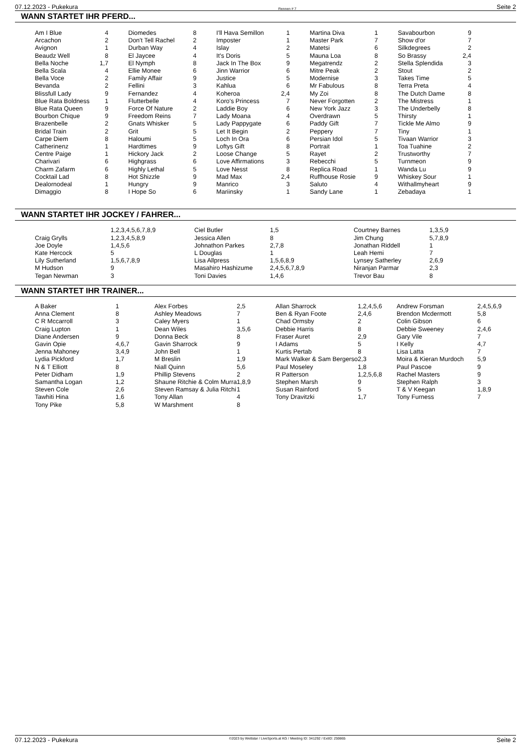07.12.2023 - Pukekura Rennen # 7 Seite 2
WANN STARTET IHR PFERD...
| Am I Blue | 4 | Diomedes | 8 | I'll Hava Semillon | 1 | Martina Diva | 1 | Savabourbon | 9 |
| Arcachon | 2 | Don't Tell Rachel | 2 | Imposter | 1 | Master Park | 7 | Show d'or | 7 |
| Avignon | 1 | Durban Way | 4 | Islay | 2 | Matetsi | 6 | Silkdegrees | 2 |
| Beaudz Well | 8 | El Jaycee | 4 | It's Doris | 5 | Mauna Loa | 8 | So Brassy | 2,4 |
| Bella Noche | 1,7 | El Nymph | 8 | Jack In The Box | 9 | Megatrendz | 2 | Stella Splendida | 3 |
| Bella Scala | 4 | Ellie Monee | 6 | Jinn Warrior | 6 | Mitre Peak | 2 | Stout | 2 |
| Bella Voce | 2 | Family Affair | 9 | Justice | 5 | Modernise | 3 | Takes Time | 5 |
| Bevanda | 2 | Fellini | 3 | Kahlua | 6 | Mr Fabulous | 8 | Terra Preta | 4 |
| Blissfull Lady | 9 | Fernandez | 4 | Koheroa | 2,4 | My Zoi | 8 | The Dutch Dame | 8 |
| Blue Rata Boldness | 1 | Flutterbelle | 4 | Koro's Princess | 7 | Never Forgotten | 2 | The Mistress | 1 |
| Blue Rata Queen | 9 | Force Of Nature | 2 | Laddie Boy | 6 | New York Jazz | 3 | The Underbelly | 8 |
| Bourbon Chique | 9 | Freedom Reins | 7 | Lady Moana | 4 | Overdrawn | 5 | Thirsty | 1 |
| Brazenbelle | 2 | Gnats Whisker | 5 | Lady Pappygate | 6 | Paddy Gift | 7 | Tickle Me Almo | 9 |
| Bridal Train | 2 | Grit | 5 | Let It Begin | 2 | Peppery | 7 | Tiny | 1 |
| Carpe Diem | 8 | Haloumi | 5 | Loch In Ora | 6 | Persian Idol | 5 | Tivaan Warrior | 3 |
| Catherinenz | 1 | Hardtimes | 9 | Loftys Gift | 8 | Portrait | 1 | Toa Tuahine | 2 |
| Centre Paige | 1 | Hickory Jack | 2 | Loose Change | 5 | Rayet | 2 | Trustworthy | 7 |
| Charivari | 6 | Highgrass | 6 | Love Affirmations | 3 | Rebecchi | 5 | Turnmeon | 9 |
| Charm Zafarm | 6 | Highly Lethal | 5 | Love Nesst | 8 | Replica Road | 1 | Wanda Lu | 9 |
| Cocktail Lad | 8 | Hot Shizzle | 9 | Mad Max | 2,4 | Ruffhouse Rosie | 9 | Whiskey Sour | 1 |
| Dealornodeal | 1 | Hungry | 9 | Manrico | 3 | Saluto | 4 | Withallmyheart | 9 |
| Dimaggio | 8 | I Hope So | 6 | Mariinsky | 1 | Sandy Lane | 1 | Zebadaya | 1 |
WANN STARTET IHR JOCKEY / FAHRER...
| | 1,2,3,4,5,6,7,8,9 | Ciel Butler | 1,5 | Courtney Barnes | 1,3,5,9 |
| Craig Grylls | 1,2,3,4,5,8,9 | Jessica Allen | 8 | Jim Chung | 5,7,8,9 |
| Joe Doyle | 1,4,5,6 | Johnathon Parkes | 2,7,8 | Jonathan Riddell | 1 |
| Kate Hercock | 5 | L Douglas | 1 | Leah Hemi | 7 |
| Lily Sutherland | 1,5,6,7,8,9 | Lisa Allpress | 1,5,6,8,9 | Lynsey Satherley | 2,6,9 |
| M Hudson | 9 | Masahiro Hashizume | 2,4,5,6,7,8,9 | Niranjan Parmar | 2,3 |
| Tegan Newman | 3 | Toni Davies | 1,4,6 | Trevor Bau | 8 |
WANN STARTET IHR TRAINER...
| A Baker | 1 | Alex Forbes | 2,5 | Allan Sharrock | 1,2,4,5,6 | Andrew Forsman | 2,4,5,6,9 |
| Anna Clement | 8 | Ashley Meadows | 7 | Ben & Ryan Foote | 2,4,6 | Brendon Mcdermott | 5,8 |
| C R Mccarroll | 3 | Caley Myers | 1 | Chad Ormsby | 2 | Colin Gibson | 6 |
| Craig Lupton | 1 | Dean Wiles | 3,5,6 | Debbie Harris | 8 | Debbie Sweeney | 2,4,6 |
| Diane Andersen | 9 | Donna Beck | 8 | Fraser Auret | 2,9 | Gary Vile | 7 |
| Gavin Opie | 4,6,7 | Gavin Sharrock | 9 | I Adams | 5 | I Kelly | 4,7 |
| Jenna Mahoney | 3,4,9 | John Bell | 1 | Kurtis Pertab | 8 | Lisa Latta | 7 |
| Lydia Pickford | 1,7 | M Breslin | 1,9 | Mark Walker & Sam Bergerso | 2,3 | Moira & Kieran Murdoch | 5,9 |
| N & T Elliott | 8 | Niall Quinn | 5,6 | Paul Moseley | 1,8 | Paul Pascoe | 9 |
| Peter Didham | 1,9 | Phillip Stevens | 2 | R Patterson | 1,2,5,6,8 | Rachel Masters | 9 |
| Samantha Logan | 1,2 | Shaune Ritchie & Colm Murra | 1,8,9 | Stephen Marsh | 9 | Stephen Ralph | 3 |
| Steven Cole | 2,6 | Steven Ramsay & Julia Ritchi | 1 | Susan Rainford | 5 | T & V Keegan | 1,8,9 |
| Tawhiti Hina | 1,6 | Tony Allan | 4 | Tony Dravitzki | 1,7 | Tony Furness | 7 |
| Tony Pike | 5,8 | W Marshment | 8 | | | | |
07.12.2023 - Pukekura ©2023 by Wettstar / LiveSports.at KG / Meeting ID: 341292 / ExtID: 259865 Seite 2